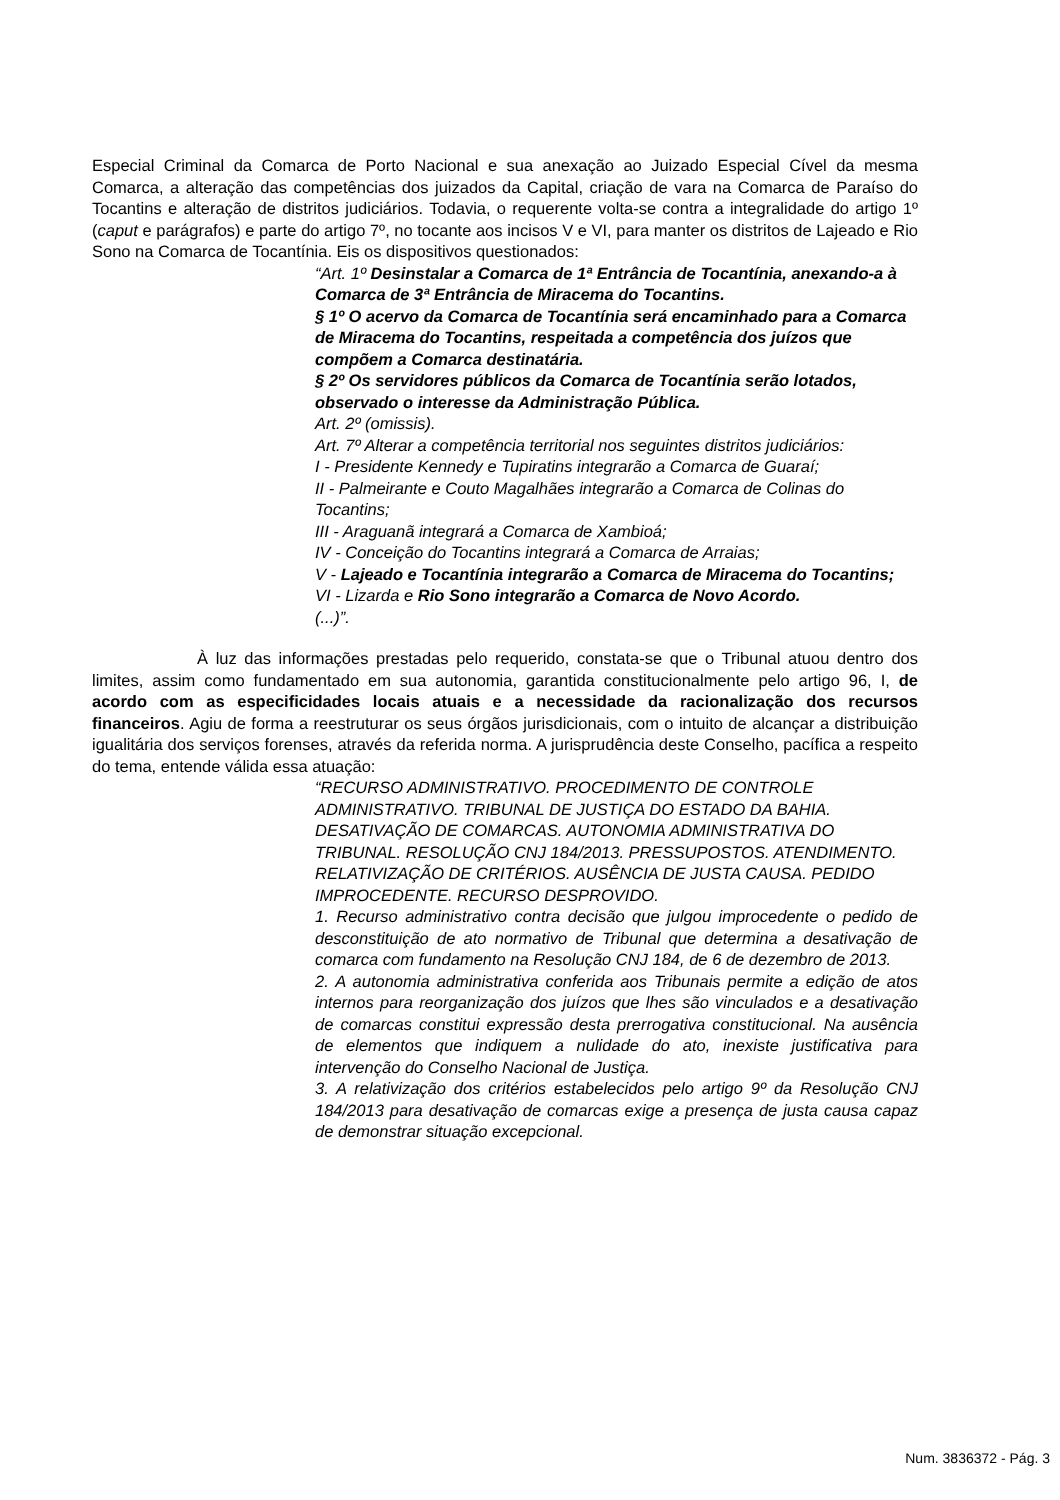Especial Criminal da Comarca de Porto Nacional e sua anexação ao Juizado Especial Cível da mesma Comarca, a alteração das competências dos juizados da Capital, criação de vara na Comarca de Paraíso do Tocantins e alteração de distritos judiciários. Todavia, o requerente volta-se contra a integralidade do artigo 1º (caput e parágrafos) e parte do artigo 7º, no tocante aos incisos V e VI, para manter os distritos de Lajeado e Rio Sono na Comarca de Tocantínia. Eis os dispositivos questionados:
“Art. 1º Desinstalar a Comarca de 1ª Entrância de Tocantínia, anexando-a à Comarca de 3ª Entrância de Miracema do Tocantins.
§ 1º O acervo da Comarca de Tocantínia será encaminhado para a Comarca de Miracema do Tocantins, respeitada a competência dos juízos que compõem a Comarca destinatária.
§ 2º Os servidores públicos da Comarca de Tocantínia serão lotados, observado o interesse da Administração Pública.
Art. 2º (omissis).
Art. 7º Alterar a competência territorial nos seguintes distritos judiciários:
I - Presidente Kennedy e Tupiratins integrarão a Comarca de Guaraí;
II - Palmeirante e Couto Magalhães integrarão a Comarca de Colinas do Tocantins;
III - Araguanã integrará a Comarca de Xambioá;
IV - Conceição do Tocantins integrará a Comarca de Arraias;
V - Lajeado e Tocantínia integrarão a Comarca de Miracema do Tocantins;
VI - Lizarda e Rio Sono integrarão a Comarca de Novo Acordo.
(...)”.
À luz das informações prestadas pelo requerido, constata-se que o Tribunal atuou dentro dos limites, assim como fundamentado em sua autonomia, garantida constitucionalmente pelo artigo 96, I, de acordo com as especificidades locais atuais e a necessidade da racionalização dos recursos financeiros. Agiu de forma a reestruturar os seus órgãos jurisdicionais, com o intuito de alcançar a distribuição igualitária dos serviços forenses, através da referida norma. A jurisprudência deste Conselho, pacífica a respeito do tema, entende válida essa atuação:
“RECURSO ADMINISTRATIVO. PROCEDIMENTO DE CONTROLE ADMINISTRATIVO. TRIBUNAL DE JUSTIÇA DO ESTADO DA BAHIA. DESATIVAÇÃO DE COMARCAS. AUTONOMIA ADMINISTRATIVA DO TRIBUNAL. RESOLUÇÃO CNJ 184/2013. PRESSUPOSTOS. ATENDIMENTO. RELATIVIZAÇÃO DE CRITÉRIOS. AUSÊNCIA DE JUSTA CAUSA. PEDIDO IMPROCEDENTE. RECURSO DESPROVIDO.
1. Recurso administrativo contra decisão que julgou improcedente o pedido de desconstituição de ato normativo de Tribunal que determina a desativação de comarca com fundamento na Resolução CNJ 184, de 6 de dezembro de 2013.
2. A autonomia administrativa conferida aos Tribunais permite a edição de atos internos para reorganização dos juízos que lhes são vinculados e a desativação de comarcas constitui expressão desta prerrogativa constitucional. Na ausência de elementos que indiquem a nulidade do ato, inexiste justificativa para intervenção do Conselho Nacional de Justiça.
3. A relativização dos critérios estabelecidos pelo artigo 9º da Resolução CNJ 184/2013 para desativação de comarcas exige a presença de justa causa capaz de demonstrar situação excepcional.
Num. 3836372 - Pág. 3